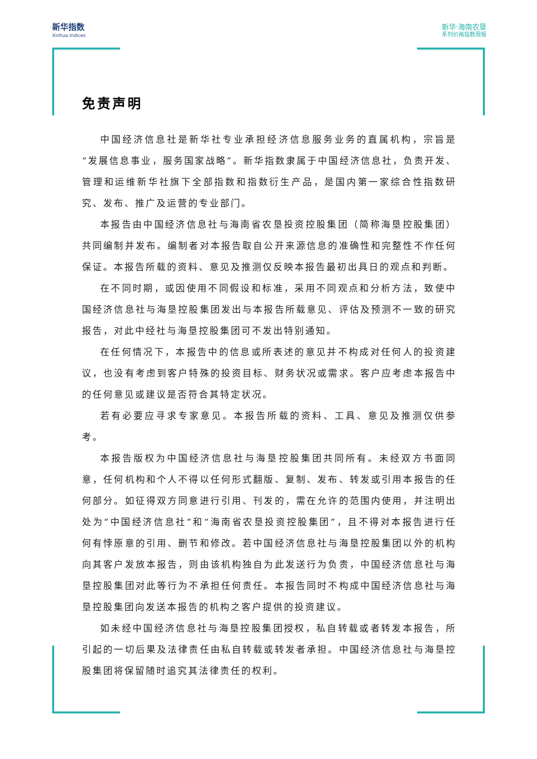新华指数
Xinhua Indices
新华·海南农垦
系列价格指数周报
免责声明
中国经济信息社是新华社专业承担经济信息服务业务的直属机构，宗旨是“发展信息事业，服务国家战略”。新华指数隶属于中国经济信息社，负责开发、管理和运维新华社旗下全部指数和指数衍生产品，是国内第一家综合性指数研究、发布、推广及运营的专业部门。
本报告由中国经济信息社与海南省农垦投资控股集团（简称海垦控股集团）共同编制并发布。编制者对本报告取自公开来源信息的准确性和完整性不作任何保证。本报告所载的资料、意见及推测仅反映本报告最初出具日的观点和判断。
在不同时期，或因使用不同假设和标准，采用不同观点和分析方法，致使中国经济信息社与海垦控股集团发出与本报告所载意见、评估及预测不一致的研究报告，对此中经社与海垦控股集团可不发出特别通知。
在任何情况下，本报告中的信息或所表述的意见并不构成对任何人的投资建议，也没有考虑到客户特殊的投资目标、财务状况或需求。客户应考虑本报告中的任何意见或建议是否符合其特定状况。
若有必要应寻求专家意见。本报告所载的资料、工具、意见及推测仅供参考。
本报告版权为中国经济信息社与海垦控股集团共同所有。未经双方书面同意，任何机构和个人不得以任何形式翻版、复制、发布、转发或引用本报告的任何部分。如征得双方同意进行引用、刊发的，需在允许的范围内使用，并注明出处为“中国经济信息社”和“海南省农垦投资控股集团”，且不得对本报告进行任何有悖原意的引用、删节和修改。若中国经济信息社与海垦控股集团以外的机构向其客户发放本报告，则由该机构独自为此发送行为负责，中国经济信息社与海垦控股集团对此等行为不承担任何责任。本报告同时不构成中国经济信息社与海垦控股集团向发送本报告的机构之客户提供的投资建议。
如未经中国经济信息社与海垦控股集团授权，私自转载或者转发本报告，所引起的一切后果及法律责任由私自转载或转发者承担。中国经济信息社与海垦控股集团将保留随时追究其法律责任的权利。